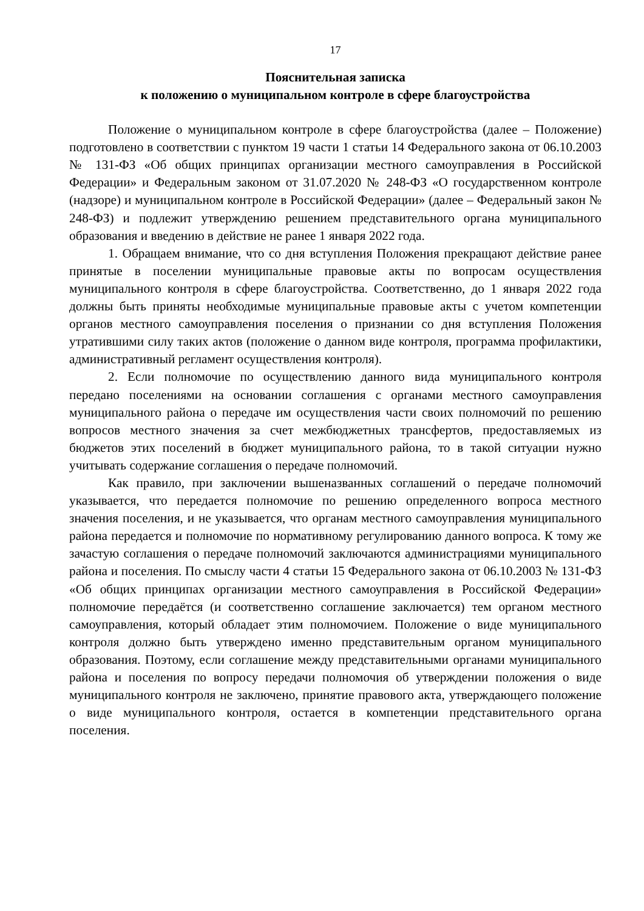17
Пояснительная записка
к положению о муниципальном контроле в сфере благоустройства
Положение о муниципальном контроле в сфере благоустройства (далее – Положение) подготовлено в соответствии с пунктом 19 части 1 статьи 14 Федерального закона от 06.10.2003 № 131-ФЗ «Об общих принципах организации местного самоуправления в Российской Федерации» и Федеральным законом от 31.07.2020 № 248-ФЗ «О государственном контроле (надзоре) и муниципальном контроле в Российской Федерации» (далее – Федеральный закон № 248-ФЗ) и подлежит утверждению решением представительного органа муниципального образования и введению в действие не ранее 1 января 2022 года.
1. Обращаем внимание, что со дня вступления Положения прекращают действие ранее принятые в поселении муниципальные правовые акты по вопросам осуществления муниципального контроля в сфере благоустройства. Соответственно, до 1 января 2022 года должны быть приняты необходимые муниципальные правовые акты с учетом компетенции органов местного самоуправления поселения о признании со дня вступления Положения утратившими силу таких актов (положение о данном виде контроля, программа профилактики, административный регламент осуществления контроля).
2. Если полномочие по осуществлению данного вида муниципального контроля передано поселениями на основании соглашения с органами местного самоуправления муниципального района о передаче им осуществления части своих полномочий по решению вопросов местного значения за счет межбюджетных трансфертов, предоставляемых из бюджетов этих поселений в бюджет муниципального района, то в такой ситуации нужно учитывать содержание соглашения о передаче полномочий.
Как правило, при заключении вышеназванных соглашений о передаче полномочий указывается, что передается полномочие по решению определенного вопроса местного значения поселения, и не указывается, что органам местного самоуправления муниципального района передается и полномочие по нормативному регулированию данного вопроса. К тому же зачастую соглашения о передаче полномочий заключаются администрациями муниципального района и поселения. По смыслу части 4 статьи 15 Федерального закона от 06.10.2003 № 131-ФЗ «Об общих принципах организации местного самоуправления в Российской Федерации» полномочие передаётся (и соответственно соглашение заключается) тем органом местного самоуправления, который обладает этим полномочием. Положение о виде муниципального контроля должно быть утверждено именно представительным органом муниципального образования. Поэтому, если соглашение между представительными органами муниципального района и поселения по вопросу передачи полномочия об утверждении положения о виде муниципального контроля не заключено, принятие правового акта, утверждающего положение о виде муниципального контроля, остается в компетенции представительного органа поселения.